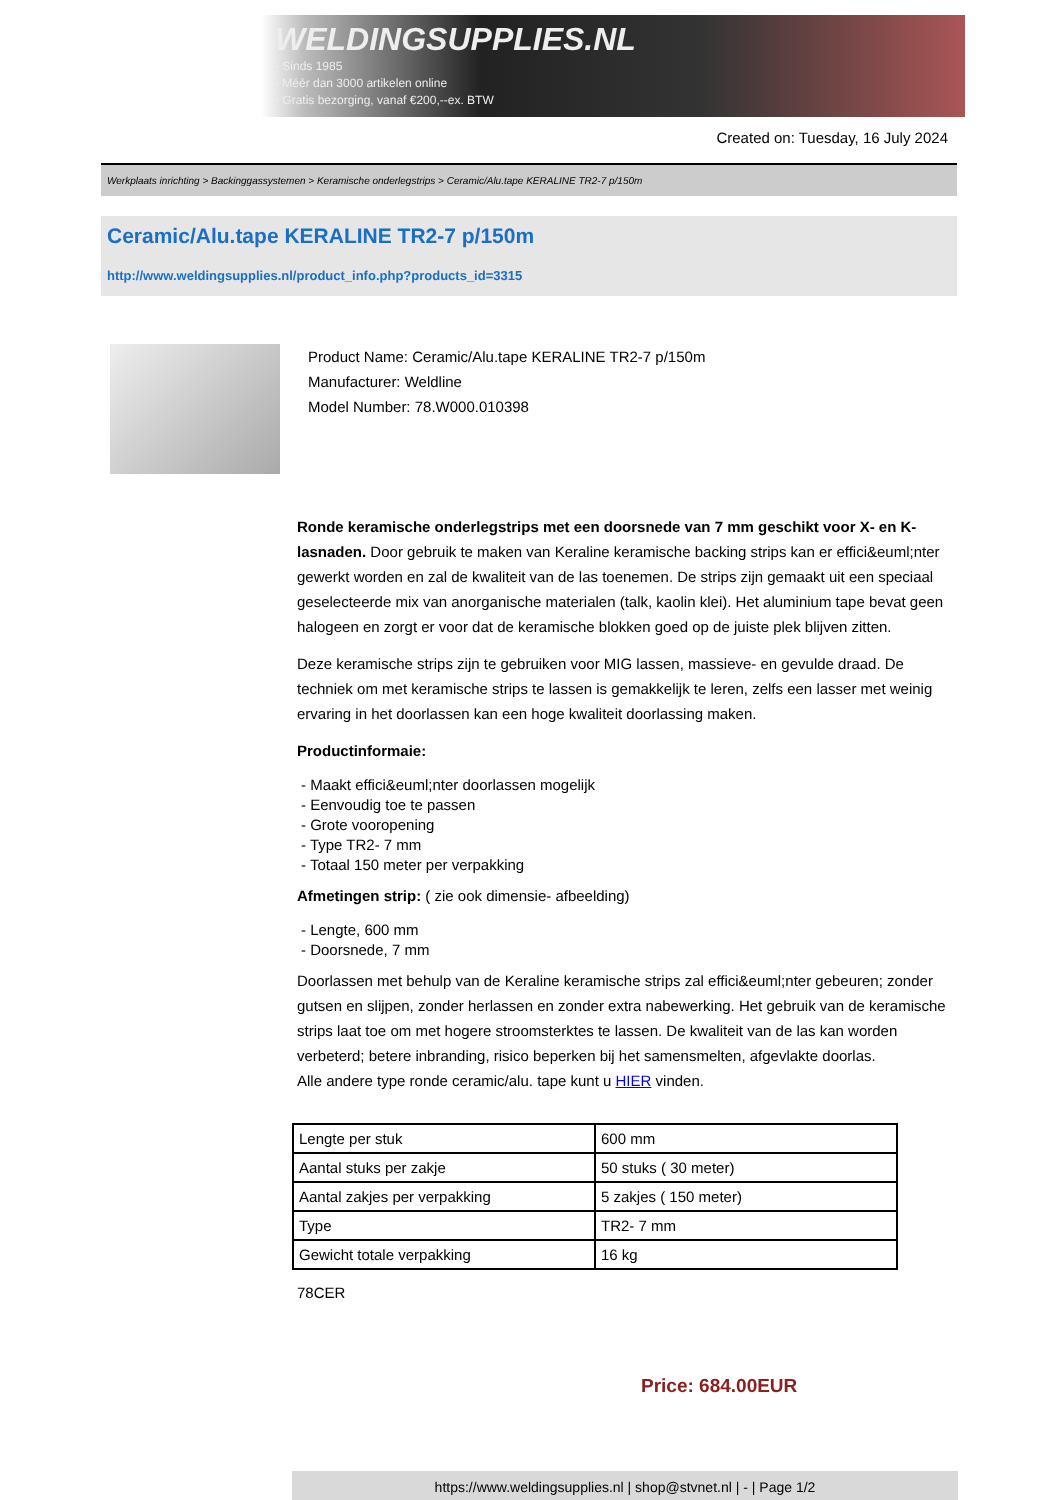WELDINGSUPPLIES.NL
- Sinds 1985
- Méér dan 3000 artikelen online
- Gratis bezorging, vanaf €200,--ex. BTW
Created on: Tuesday, 16 July 2024
Werkplaats inrichting > Backinggassystemen > Keramische onderlegstrips > Ceramic/Alu.tape KERALINE TR2-7 p/150m
Ceramic/Alu.tape KERALINE TR2-7 p/150m
http://www.weldingsupplies.nl/product_info.php?products_id=3315
Product Name: Ceramic/Alu.tape KERALINE TR2-7 p/150m
Manufacturer: Weldline
Model Number: 78.W000.010398
Ronde keramische onderlegstrips met een doorsnede van 7 mm geschikt voor X- en K- lasnaden. Door gebruik te maken van Keraline keramische backing strips kan er effici&euml;nter gewerkt worden en zal de kwaliteit van de las toenemen. De strips zijn gemaakt uit een speciaal geselecteerde mix van anorganische materialen (talk, kaolin klei). Het aluminium tape bevat geen halogeen en zorgt er voor dat de keramische blokken goed op de juiste plek blijven zitten.
Deze keramische strips zijn te gebruiken voor MIG lassen, massieve- en gevulde draad. De techniek om met keramische strips te lassen is gemakkelijk te leren, zelfs een lasser met weinig ervaring in het doorlassen kan een hoge kwaliteit doorlassing maken.
Productinformaie:
- Maakt effici&euml;nter doorlassen mogelijk
- Eenvoudig toe te passen
- Grote vooropening
- Type TR2- 7 mm
- Totaal 150 meter per verpakking
Afmetingen strip: ( zie ook dimensie- afbeelding)
- Lengte, 600 mm
- Doorsnede, 7 mm
Doorlassen met behulp van de Keraline keramische strips zal effici&euml;nter gebeuren; zonder gutsen en slijpen, zonder herlassen en zonder extra nabewerking. Het gebruik van de keramische strips laat toe om met hogere stroomsterktes te lassen. De kwaliteit van de las kan worden verbeterd; betere inbranding, risico beperken bij het samensmelten, afgevlakte doorlas.
Alle andere type ronde ceramic/alu. tape kunt u HIER vinden.
| Lengte per stuk | 600 mm |
| Aantal stuks per zakje | 50 stuks ( 30 meter) |
| Aantal zakjes per verpakking | 5 zakjes ( 150 meter) |
| Type | TR2- 7 mm |
| Gewicht totale verpakking | 16 kg |
78CER
Price: 684.00EUR
https://www.weldingsupplies.nl | shop@stvnet.nl | - | Page 1/2